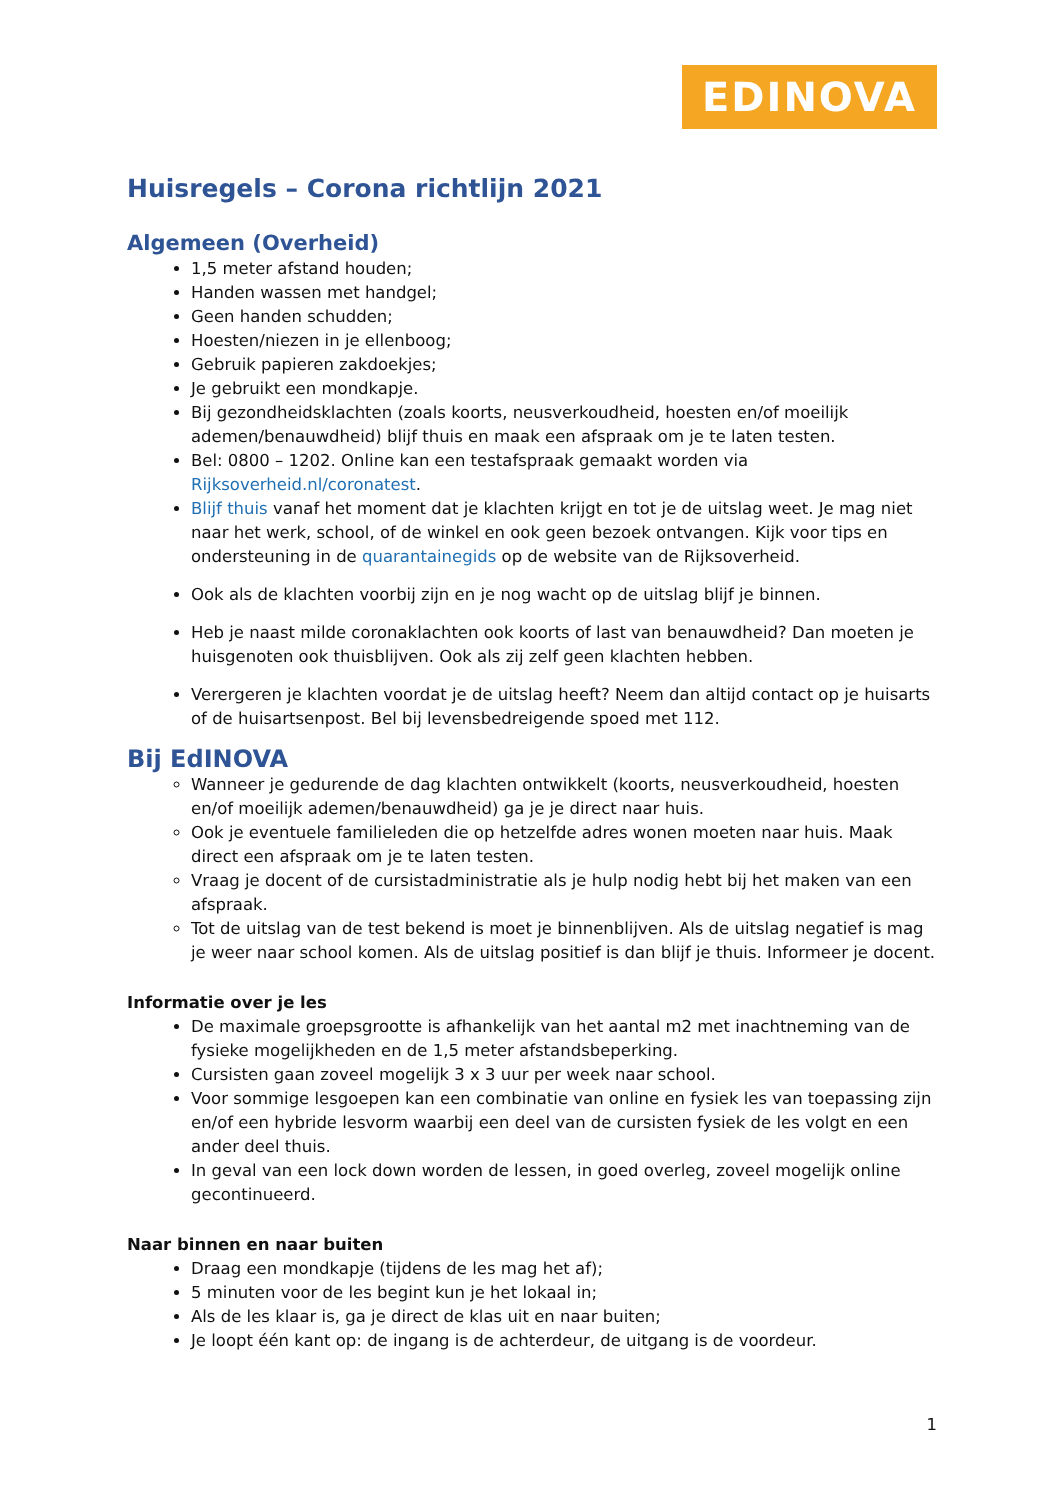EDINOVA
Huisregels – Corona richtlijn 2021
Algemeen (Overheid)
1,5 meter afstand houden;
Handen wassen met handgel;
Geen handen schudden;
Hoesten/niezen in je ellenboog;
Gebruik papieren zakdoekjes;
Je gebruikt een mondkapje.
Bij gezondheidsklachten (zoals koorts, neusverkoudheid, hoesten en/of moeilijk ademen/benauwdheid) blijf thuis en maak een afspraak om je te laten testen.
Bel: 0800 – 1202. Online kan een testafspraak gemaakt worden via Rijksoverheid.nl/coronatest.
Blijf thuis vanaf het moment dat je klachten krijgt en tot je de uitslag weet. Je mag niet naar het werk, school, of de winkel en ook geen bezoek ontvangen. Kijk voor tips en ondersteuning in de quarantainegids op de website van de Rijksoverheid.
Ook als de klachten voorbij zijn en je nog wacht op de uitslag blijf je binnen.
Heb je naast milde coronaklachten ook koorts of last van benauwdheid? Dan moeten je huisgenoten ook thuisblijven. Ook als zij zelf geen klachten hebben.
Verergeren je klachten voordat je de uitslag heeft? Neem dan altijd contact op je huisarts of de huisartsenpost. Bel bij levensbedreigende spoed met 112.
Bij EdINOVA
Wanneer je gedurende de dag klachten ontwikkelt (koorts, neusverkoudheid, hoesten en/of moeilijk ademen/benauwdheid) ga je je direct naar huis.
Ook je eventuele familieleden die op hetzelfde adres wonen moeten naar huis. Maak direct een afspraak om je te laten testen.
Vraag je docent of de cursistadministratie als je hulp nodig hebt bij het maken van een afspraak.
Tot de uitslag van de test bekend is moet je binnenblijven. Als de uitslag negatief is mag je weer naar school komen. Als de uitslag positief is dan blijf je thuis. Informeer je docent.
Informatie over je les
De maximale groepsgrootte is afhankelijk van het aantal m2 met inachtneming van de fysieke mogelijkheden en de 1,5 meter afstandsbeperking.
Cursisten gaan zoveel mogelijk 3 x 3 uur per week naar school.
Voor sommige lesgoepen kan een combinatie van online en fysiek les van toepassing zijn en/of een hybride lesvorm waarbij een deel van de cursisten fysiek de les volgt en een ander deel thuis.
In geval van een lock down worden de lessen, in goed overleg, zoveel mogelijk online gecontinueerd.
Naar binnen en naar buiten
Draag een mondkapje (tijdens de les mag het af);
5 minuten voor de les begint kun je het lokaal in;
Als de les klaar is, ga je direct de klas uit en naar buiten;
Je loopt één kant op: de ingang is de achterdeur, de uitgang is de voordeur.
1